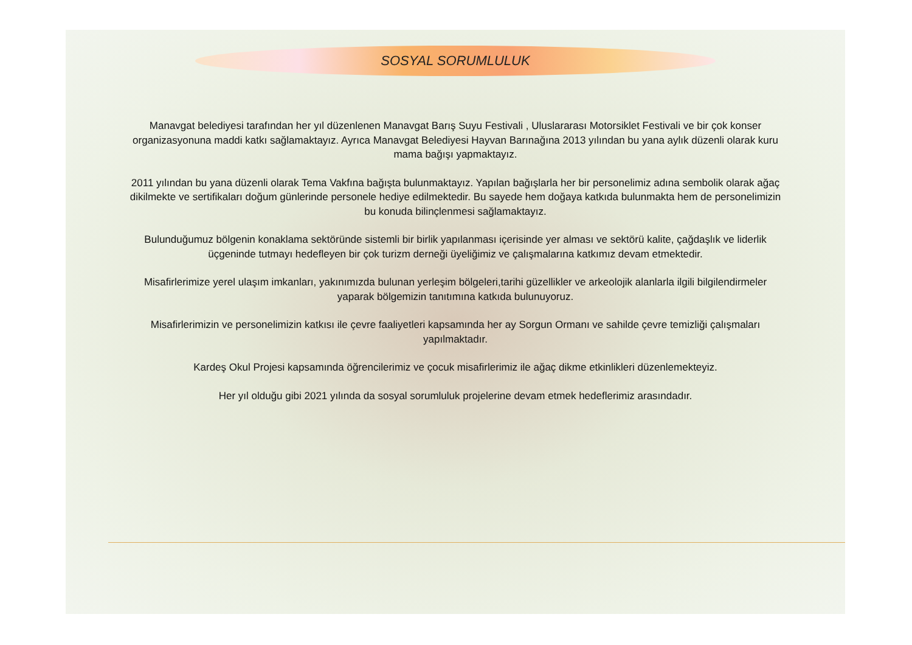SOSYAL SORUMLULUK
Manavgat belediyesi tarafından her yıl düzenlenen Manavgat Barış Suyu Festivali , Uluslararası Motorsiklet Festivali ve bir çok konser organizasyonuna maddi katkı sağlamaktayız. Ayrıca Manavgat Belediyesi Hayvan Barınağına 2013 yılından bu yana aylık düzenli olarak kuru mama bağışı yapmaktayız.
2011 yılından bu yana düzenli olarak Tema Vakfına bağışta bulunmaktayız. Yapılan bağışlarla her bir personelimiz adına sembolik olarak ağaç dikilmekte ve sertifikaları doğum günlerinde personele hediye edilmektedir. Bu sayede hem doğaya katkıda bulunmakta hem de personelimizin bu konuda bilinçlenmesi sağlamaktayız.
Bulunduğumuz bölgenin konaklama sektöründe sistemli bir birlik yapılanması içerisinde yer alması ve sektörü kalite, çağdaşlık ve liderlik üçgeninde tutmayı hedefleyen bir çok turizm derneği üyeliğimiz ve çalışmalarına katkımız devam etmektedir.
Misafirlerimize yerel ulaşım imkanları, yakınımızda bulunan yerleşim bölgeleri,tarihi güzellikler ve arkeolojik alanlarla ilgili bilgilendirmeler yaparak bölgemizin tanıtımına katkıda bulunuyoruz.
Misafirlerimizin ve personelimizin katkısı ile çevre faaliyetleri kapsamında her ay Sorgun Ormanı ve sahilde çevre temizliği çalışmaları yapılmaktadır.
Kardeş Okul Projesi kapsamında öğrencilerimiz ve çocuk misafirlerimiz ile ağaç dikme etkinlikleri düzenlemekteyiz.
Her yıl olduğu gibi 2021 yılında da sosyal sorumluluk projelerine devam etmek hedeflerimiz arasındadır.